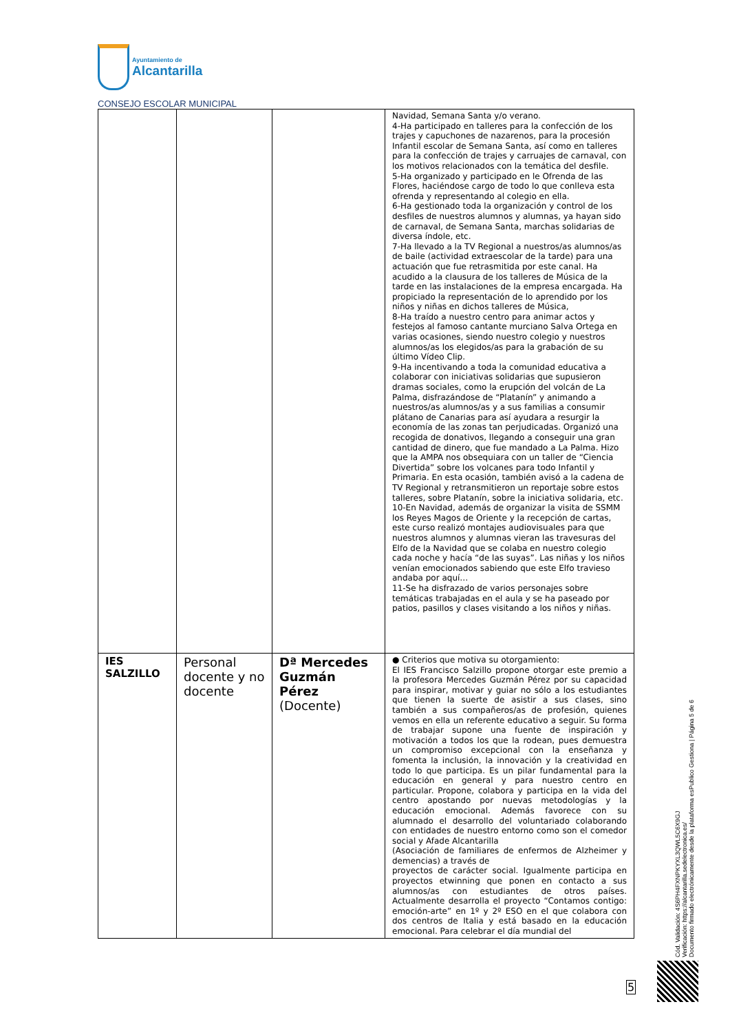Ayuntamiento de
Alcantarilla
CONSEJO ESCOLAR MUNICIPAL
| | | | Navidad, Semana Santa y/o verano. 4-Ha participado en talleres para la confección de los trajes y capuchones de nazarenos, para la procesión Infantil escolar de Semana Santa, así como en talleres para la confección de trajes y carruajes de carnaval, con los motivos relacionados con la temática del desfile. 5-Ha organizado y participado en le Ofrenda de las Flores, haciéndose cargo de todo lo que conlleva esta ofrenda y representando al colegio en ella. 6-Ha gestionado toda la organización y control de los desfiles de nuestros alumnos y alumnas, ya hayan sido de carnaval, de Semana Santa, marchas solidarias de diversa índole, etc. 7-Ha llevado a la TV Regional a nuestros/as alumnos/as de baile (actividad extraescolar de la tarde) para una actuación que fue retrasmitida por este canal. Ha acudido a la clausura de los talleres de Música de la tarde en las instalaciones de la empresa encargada. Ha propiciado la representación de lo aprendido por los niños y niñas en dichos talleres de Música, 8-Ha traído a nuestro centro para animar actos y festejos al famoso cantante murciano Salva Ortega en varias ocasiones, siendo nuestro colegio y nuestros alumnos/as los elegidos/as para la grabación de su último Vídeo Clip. 9-Ha incentivando a toda la comunidad educativa a colaborar con iniciativas solidarias que supusieron dramas sociales, como la erupción del volcán de La Palma, disfrazándose de “Platanín” y animando a nuestros/as alumnos/as y a sus familias a consumir plátano de Canarias para así ayudara a resurgir la economía de las zonas tan perjudicadas. Organizó una recogida de donativos, llegando a conseguir una gran cantidad de dinero, que fue mandado a La Palma. Hizo que la AMPA nos obsequiara con un taller de “Ciencia Divertida” sobre los volcanes para todo Infantil y Primaria. En esta ocasión, también avisó a la cadena de TV Regional y retransmitieron un reportaje sobre estos talleres, sobre Platanín, sobre la iniciativa solidaria, etc. 10-En Navidad, además de organizar la visita de SSMM los Reyes Magos de Oriente y la recepción de cartas, este curso realizó montajes audiovisuales para que nuestros alumnos y alumnas vieran las travesuras del Elfo de la Navidad que se colaba en nuestro colegio cada noche y hacía “de las suyas”. Las niñas y los niños venían emocionados sabiendo que este Elfo travieso andaba por aquí… 11-Se ha disfrazado de varios personajes sobre temáticas trabajadas en el aula y se ha paseado por patios, pasillos y clases visitando a los niños y niñas. |
| IES SALZILLO | Personal docente y no docente | Dª Mercedes Guzmán Pérez (Docente) | ● Criterios que motiva su otorgamiento: El IES Francisco Salzillo propone otorgar este premio a la profesora Mercedes Guzmán Pérez por su capacidad para inspirar, motivar y guiar no sólo a los estudiantes que tienen la suerte de asistir a sus clases, sino también a sus compañeros/as de profesión, quienes vemos en ella un referente educativo a seguir. Su forma de trabajar supone una fuente de inspiración y motivación a todos los que la rodean, pues demuestra un compromiso excepcional con la enseñanza y fomenta la inclusión, la innovación y la creatividad en todo lo que participa. Es un pilar fundamental para la educación en general y para nuestro centro en particular. Propone, colabora y participa en la vida del centro apostando por nuevas metodologías y la educación emocional. Además favorece con su alumnado el desarrollo del voluntariado colaborando con entidades de nuestro entorno como son el comedor social y Afade Alcantarilla (Asociación de familiares de enfermos de Alzheimer y demencias) a través de proyectos de carácter social. Igualmente participa en proyectos etwinning que ponen en contacto a sus alumnos/as con estudiantes de otros países. Actualmente desarrolla el proyecto “Contamos contigo: emoción-arte” en 1º y 2º ESO en el que colabora con dos centros de Italia y está basado en la educación emocional. Para celebrar el día mundial del |
Cód. Validación: 4S6PH4FXNPKYXL3QWL5C6X9GJ
Verificación: https://alcantarilla.sedelectronica.es/
Documento firmado electrónicamente desde la plataforma esPublico Gestiona | Página 5 de 6
5